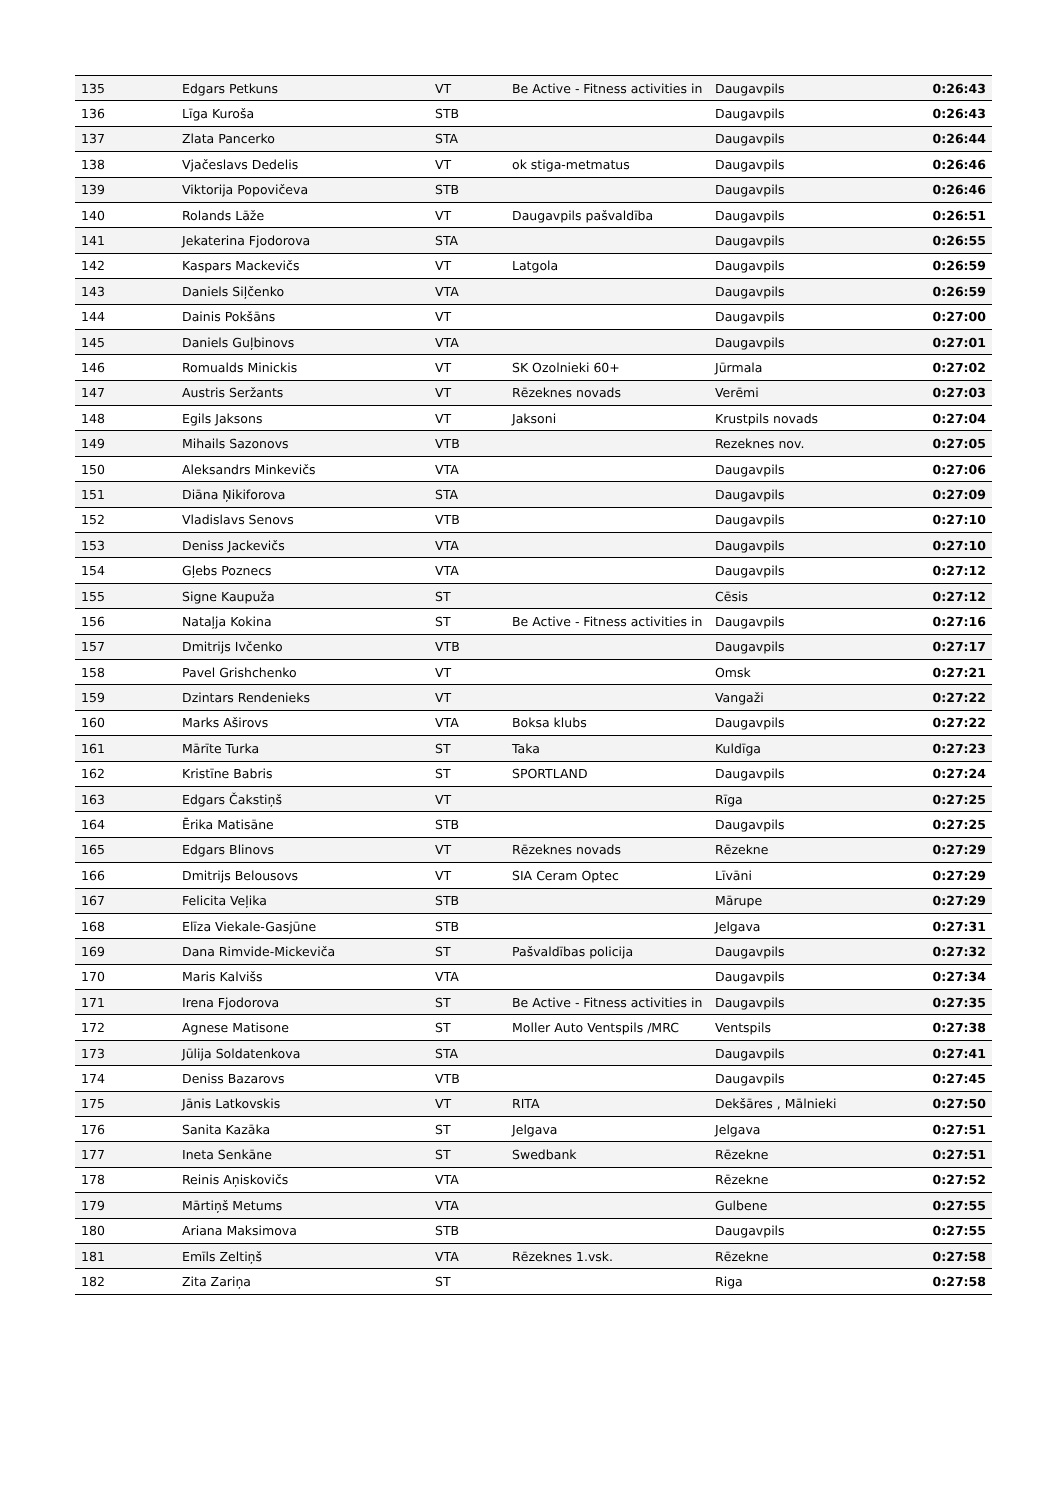| 135 | Edgars Petkuns | VT | Be Active - Fitness activities in | Daugavpils | 0:26:43 |
| 136 | Līga Kuroša | STB | | Daugavpils | 0:26:43 |
| 137 | Zlata Pancerko | STA | | Daugavpils | 0:26:44 |
| 138 | Vjačeslavs Dedelis | VT | ok stiga-metmatus | Daugavpils | 0:26:46 |
| 139 | Viktorija Popovičeva | STB | | Daugavpils | 0:26:46 |
| 140 | Rolands Lāže | VT | Daugavpils pašvaldība | Daugavpils | 0:26:51 |
| 141 | Jekaterina Fjodorova | STA | | Daugavpils | 0:26:55 |
| 142 | Kaspars Mackevičs | VT | Latgola | Daugavpils | 0:26:59 |
| 143 | Daniels Siļčenko | VTA | | Daugavpils | 0:26:59 |
| 144 | Dainis Pokšāns | VT | | Daugavpils | 0:27:00 |
| 145 | Daniels Guļbinovs | VTA | | Daugavpils | 0:27:01 |
| 146 | Romualds Minickis | VT | SK Ozolnieki 60+ | Jūrmala | 0:27:02 |
| 147 | Austris Seržants | VT | Rēzeknes novads | Verēmi | 0:27:03 |
| 148 | Egils Jaksons | VT | Jaksoni | Krustpils novads | 0:27:04 |
| 149 | Mihails Sazonovs | VTB | | Rezeknes nov. | 0:27:05 |
| 150 | Aleksandrs Minkevičs | VTA | | Daugavpils | 0:27:06 |
| 151 | Diāna Ņikiforova | STA | | Daugavpils | 0:27:09 |
| 152 | Vladislavs Senovs | VTB | | Daugavpils | 0:27:10 |
| 153 | Deniss Jackevičs | VTA | | Daugavpils | 0:27:10 |
| 154 | Gļebs Poznecs | VTA | | Daugavpils | 0:27:12 |
| 155 | Signe Kaupuža | ST | | Cēsis | 0:27:12 |
| 156 | Nataļja Kokina | ST | Be Active - Fitness activities in | Daugavpils | 0:27:16 |
| 157 | Dmitrijs Ivčenko | VTB | | Daugavpils | 0:27:17 |
| 158 | Pavel Grishchenko | VT | | Omsk | 0:27:21 |
| 159 | Dzintars Rendenieks | VT | | Vangaži | 0:27:22 |
| 160 | Marks Aširovs | VTA | Boksa klubs | Daugavpils | 0:27:22 |
| 161 | Mārīte Turka | ST | Taka | Kuldīga | 0:27:23 |
| 162 | Kristīne Babris | ST | SPORTLAND | Daugavpils | 0:27:24 |
| 163 | Edgars Čakstiņš | VT | | Rīga | 0:27:25 |
| 164 | Ērika Matisāne | STB | | Daugavpils | 0:27:25 |
| 165 | Edgars Blinovs | VT | Rēzeknes novads | Rēzekne | 0:27:29 |
| 166 | Dmitrijs Belousovs | VT | SIA Ceram Optec | Līvāni | 0:27:29 |
| 167 | Felicita Veļika | STB | | Mārupe | 0:27:29 |
| 168 | Elīza Viekale-Gasjūne | STB | | Jelgava | 0:27:31 |
| 169 | Dana Rimvide-Mickeviča | ST | Pašvaldības policija | Daugavpils | 0:27:32 |
| 170 | Maris Kalvišs | VTA | | Daugavpils | 0:27:34 |
| 171 | Irena Fjodorova | ST | Be Active - Fitness activities in | Daugavpils | 0:27:35 |
| 172 | Agnese Matisone | ST | Moller Auto Ventspils /MRC | Ventspils | 0:27:38 |
| 173 | Jūlija Soldatenkova | STA | | Daugavpils | 0:27:41 |
| 174 | Deniss Bazarovs | VTB | | Daugavpils | 0:27:45 |
| 175 | Jānis Latkovskis | VT | RITA | Dekšāres , Mālnieki | 0:27:50 |
| 176 | Sanita Kazāka | ST | Jelgava | Jelgava | 0:27:51 |
| 177 | Ineta Senkāne | ST | Swedbank | Rēzekne | 0:27:51 |
| 178 | Reinis Aņiskovičs | VTA | | Rēzekne | 0:27:52 |
| 179 | Mārtiņš Metums | VTA | | Gulbene | 0:27:55 |
| 180 | Ariana Maksimova | STB | | Daugavpils | 0:27:55 |
| 181 | Emīls Zeltiņš | VTA | Rēzeknes 1.vsk. | Rēzekne | 0:27:58 |
| 182 | Zita Zariņa | ST | | Riga | 0:27:58 |